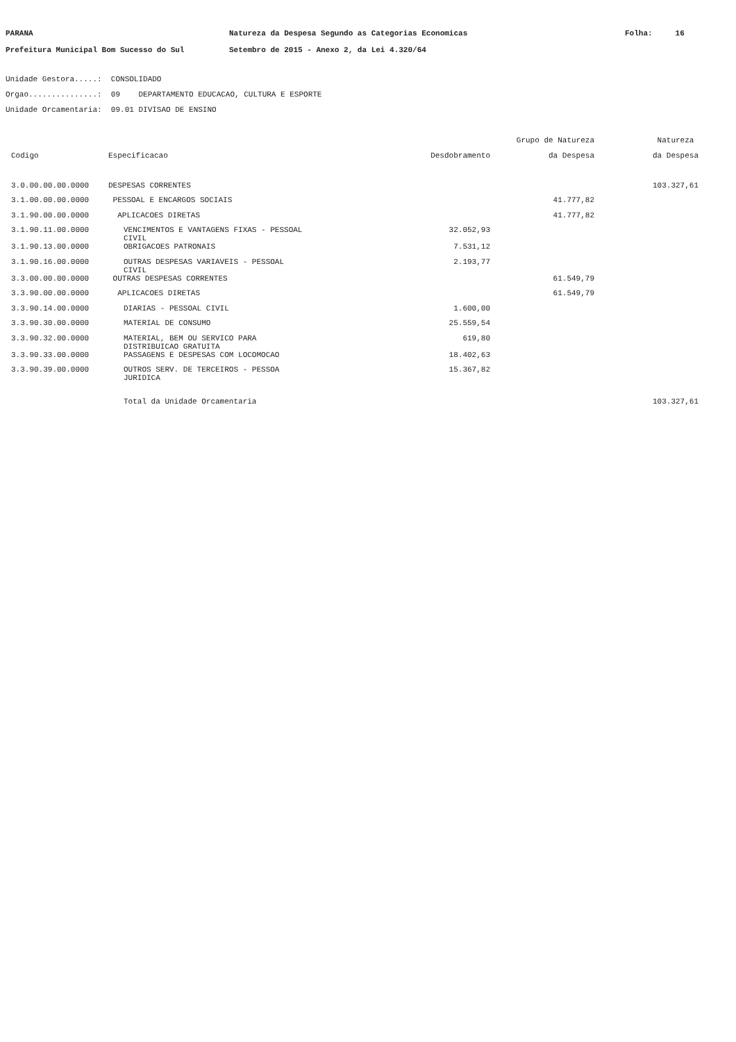PARANA Natureza da Despesa Segundo as Categorias Economicas Folha: 16
Prefeitura Municipal Bom Sucesso do Sul Setembro de 2015 - Anexo 2, da Lei 4.320/64
Unidade Gestora.....: CONSOLIDADO
Orgao...............: 09 DEPARTAMENTO EDUCACAO, CULTURA E ESPORTE
Unidade Orcamentaria: 09.01 DIVISAO DE ENSINO
| | | | Grupo de Natureza | Natureza |
| --- | --- | --- | --- | --- |
| Codigo | Especificacao | Desdobramento | da Despesa | da Despesa |
| 3.0.00.00.00.0000 | DESPESAS CORRENTES | | | 103.327,61 |
| 3.1.00.00.00.0000 | PESSOAL E ENCARGOS SOCIAIS | | 41.777,82 | |
| 3.1.90.00.00.0000 | APLICACOES DIRETAS | | 41.777,82 | |
| 3.1.90.11.00.0000 | VENCIMENTOS E VANTAGENS FIXAS - PESSOAL CIVIL | 32.052,93 | | |
| 3.1.90.13.00.0000 | OBRIGACOES PATRONAIS | 7.531,12 | | |
| 3.1.90.16.00.0000 | OUTRAS DESPESAS VARIAVEIS - PESSOAL CIVIL | 2.193,77 | | |
| 3.3.00.00.00.0000 | OUTRAS DESPESAS CORRENTES | | 61.549,79 | |
| 3.3.90.00.00.0000 | APLICACOES DIRETAS | | 61.549,79 | |
| 3.3.90.14.00.0000 | DIARIAS - PESSOAL CIVIL | 1.600,00 | | |
| 3.3.90.30.00.0000 | MATERIAL DE CONSUMO | 25.559,54 | | |
| 3.3.90.32.00.0000 | MATERIAL, BEM OU SERVICO PARA DISTRIBUICAO GRATUITA | 619,80 | | |
| 3.3.90.33.00.0000 | PASSAGENS E DESPESAS COM LOCOMOCAO | 18.402,63 | | |
| 3.3.90.39.00.0000 | OUTROS SERV. DE TERCEIROS - PESSOA JURIDICA | 15.367,82 | | |
| | Total da Unidade Orcamentaria | | | 103.327,61 |